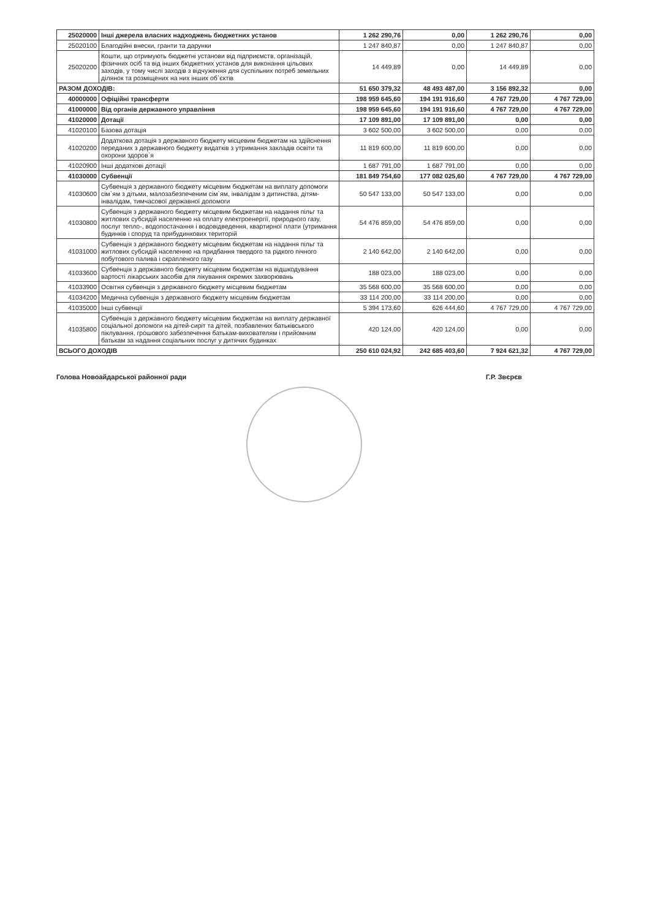| 25020000 | Інші джерела власних надходжень бюджетних установ | 1 262 290,76 | 0,00 | 1 262 290,76 | 0,00 |
| 25020100 | Благодійні внески, гранти та дарунки | 1 247 840,87 | 0,00 | 1 247 840,87 | 0,00 |
| 25020200 | Кошти, що отримують бюджетні установи від підприємств, організацій, фізичних осіб та від інших бюджетних установ для виконання цільових заходів, у тому числі заходів з відчуження для суспільних потреб земельних ділянок та розміщених на них інших об`єктів | 14 449,89 | 0,00 | 14 449,89 | 0,00 |
| РАЗОМ ДОХОДІВ: | | 51 650 379,32 | 48 493 487,00 | 3 156 892,32 | 0,00 |
| 40000000 | Офіційні трансферти | 198 959 645,60 | 194 191 916,60 | 4 767 729,00 | 4 767 729,00 |
| 41000000 | Від органів державного управління | 198 959 645,60 | 194 191 916,60 | 4 767 729,00 | 4 767 729,00 |
| 41020000 | Дотації | 17 109 891,00 | 17 109 891,00 | 0,00 | 0,00 |
| 41020100 | Базова дотація | 3 602 500,00 | 3 602 500,00 | 0,00 | 0,00 |
| 41020200 | Додаткова дотація з державного бюджету місцевим бюджетам на здійснення переданих з державного бюджету видатків з утримання закладів освіти та охорони здоров`я | 11 819 600,00 | 11 819 600,00 | 0,00 | 0,00 |
| 41020900 | Інші додаткові дотації | 1 687 791,00 | 1 687 791,00 | 0,00 | 0,00 |
| 41030000 | Субвенції | 181 849 754,60 | 177 082 025,60 | 4 767 729,00 | 4 767 729,00 |
| 41030600 | Субвенція з державного бюджету місцевим бюджетам на виплату допомоги сім`ям з дітьми, малозабезпеченим сім`ям, інвалідам з дитинства, дітям-інвалідам, тимчасової державної допомоги | 50 547 133,00 | 50 547 133,00 | 0,00 | 0,00 |
| 41030800 | Субвенція з державного бюджету місцевим бюджетам на надання пільг та житлових субсидій населенню на оплату електроенергії, природного газу, послуг тепло-, водопостачання і водовідведення, квартирної плати (утримання будинків і споруд та прибудинкових територій | 54 476 859,00 | 54 476 859,00 | 0,00 | 0,00 |
| 41031000 | Субвенція з державного бюджету місцевим бюджетам на надання пільг та житлових субсидій населенню на придбання твердого та рідкого пічного побутового палива і скрапленого газу | 2 140 642,00 | 2 140 642,00 | 0,00 | 0,00 |
| 41033600 | Субвенція з державного бюджету місцевим бюджетам на відшкодування вартості лікарських засобів для лікування окремих захворювань | 188 023,00 | 188 023,00 | 0,00 | 0,00 |
| 41033900 | Освітня субвенція з державного бюджету місцевим бюджетам | 35 568 600,00 | 35 568 600,00 | 0,00 | 0,00 |
| 41034200 | Медична субвенція з державного бюджету місцевим бюджетам | 33 114 200,00 | 33 114 200,00 | 0,00 | 0,00 |
| 41035000 | Інші субвенції | 5 394 173,60 | 626 444,60 | 4 767 729,00 | 4 767 729,00 |
| 41035800 | Субвенція з державного бюджету місцевим бюджетам на виплату державної соціальної допомоги на дітей-сиріт та дітей, позбавлених батьківського піклування, грошового забезпечення батькам-вихователям і прийомним батькам за надання соціальних послуг у дитячих будинках | 420 124,00 | 420 124,00 | 0,00 | 0,00 |
| ВСЬОГО ДОХОДІВ | | 250 610 024,92 | 242 685 403,60 | 7 924 621,32 | 4 767 729,00 |
Голова Новоайдарської районної ради Г.Р. Звєрєв